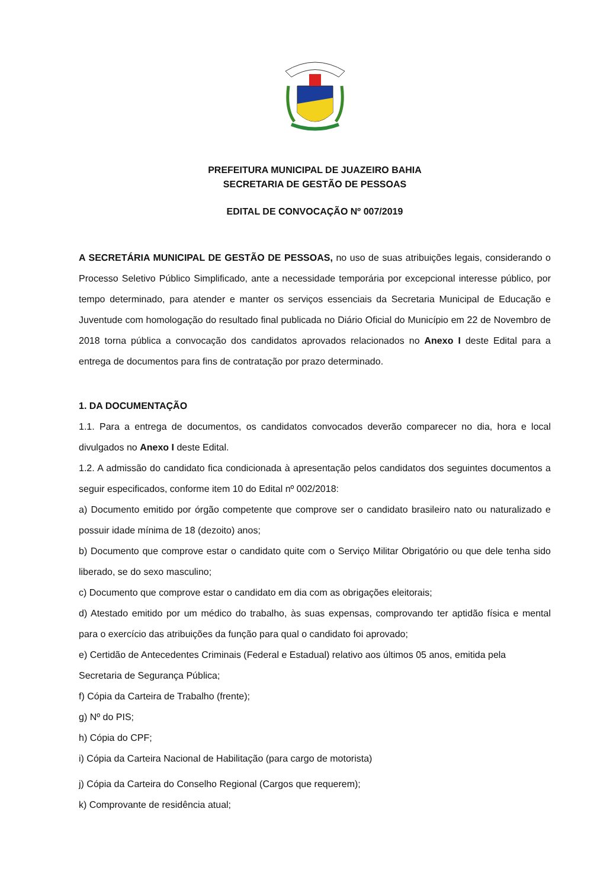PREFEITURA MUNICIPAL DE JUAZEIRO BAHIA
SECRETARIA DE GESTÃO DE PESSOAS
EDITAL DE CONVOCAÇÃO Nº 007/2019
A SECRETÁRIA MUNICIPAL DE GESTÃO DE PESSOAS, no uso de suas atribuições legais, considerando o Processo Seletivo Público Simplificado, ante a necessidade temporária por excepcional interesse público, por tempo determinado, para atender e manter os serviços essenciais da Secretaria Municipal de Educação e Juventude com homologação do resultado final publicada no Diário Oficial do Município em 22 de Novembro de 2018 torna pública a convocação dos candidatos aprovados relacionados no Anexo I deste Edital para a entrega de documentos para fins de contratação por prazo determinado.
1. DA DOCUMENTAÇÃO
1.1. Para a entrega de documentos, os candidatos convocados deverão comparecer no dia, hora e local divulgados no Anexo I deste Edital.
1.2. A admissão do candidato fica condicionada à apresentação pelos candidatos dos seguintes documentos a seguir especificados, conforme item 10 do Edital nº 002/2018:
a) Documento emitido por órgão competente que comprove ser o candidato brasileiro nato ou naturalizado e possuir idade mínima de 18 (dezoito) anos;
b) Documento que comprove estar o candidato quite com o Serviço Militar Obrigatório ou que dele tenha sido liberado, se do sexo masculino;
c) Documento que comprove estar o candidato em dia com as obrigações eleitorais;
d) Atestado emitido por um médico do trabalho, às suas expensas, comprovando ter aptidão física e mental para o exercício das atribuições da função para qual o candidato foi aprovado;
e) Certidão de Antecedentes Criminais (Federal e Estadual) relativo aos últimos 05 anos, emitida pela Secretaria de Segurança Pública;
f) Cópia da Carteira de Trabalho (frente);
g) Nº do PIS;
h) Cópia do CPF;
i) Cópia da Carteira Nacional de Habilitação (para cargo de motorista)
j) Cópia da Carteira do Conselho Regional (Cargos que requerem);
k) Comprovante de residência atual;